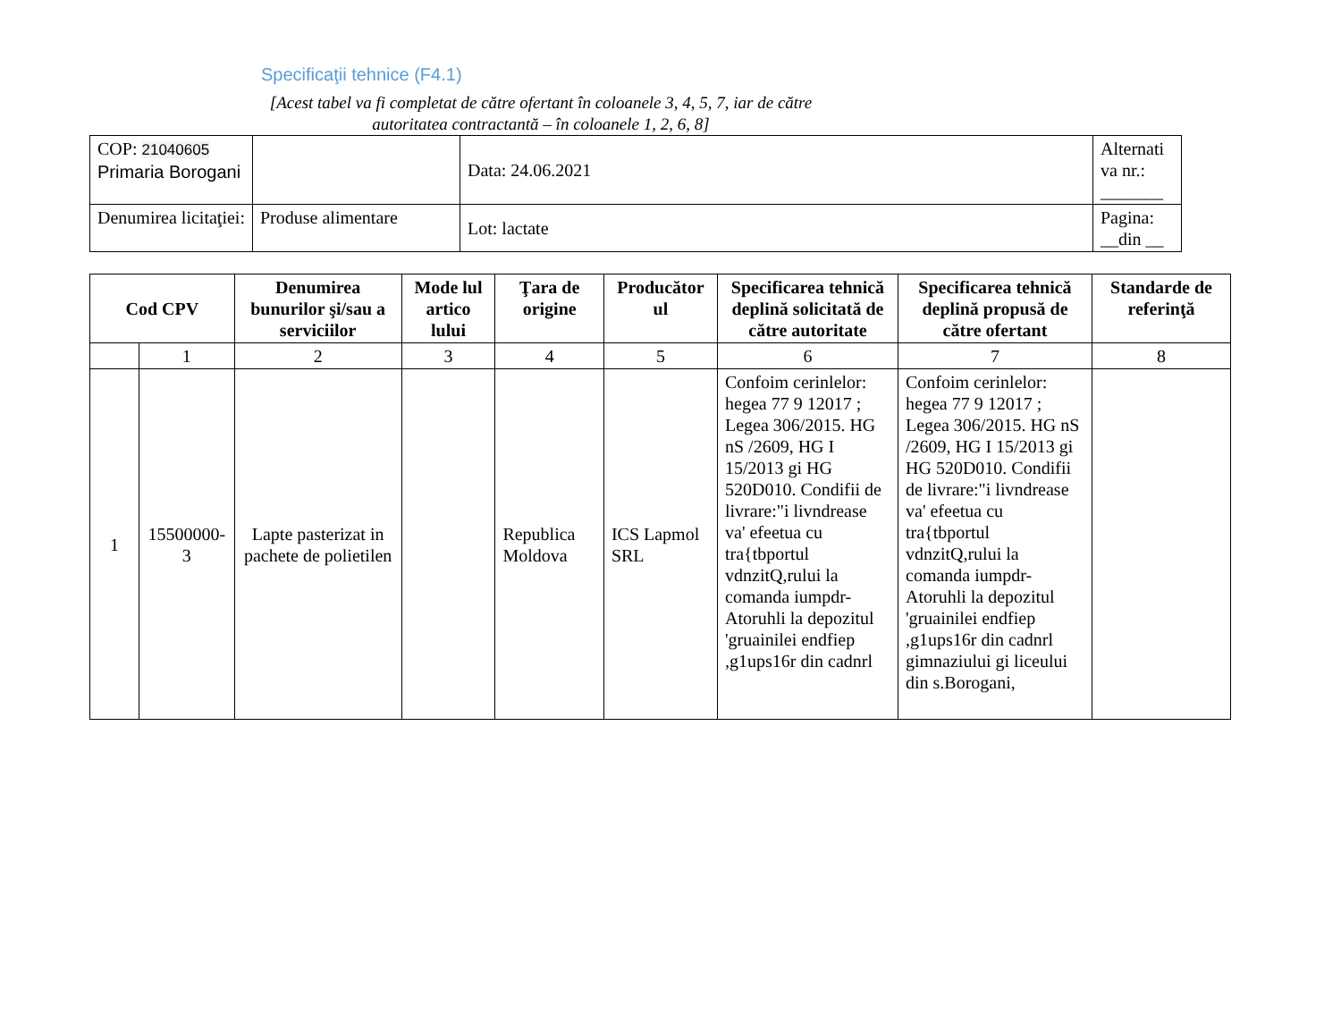Specificaţii tehnice (F4.1)
[Acest tabel va fi completat de către ofertant în coloanele 3, 4, 5, 7, iar de către autoritatea contractantă – în coloanele 1, 2, 6, 8]
| COP: 21040605 Primaria Borogani | | Data: 24.06.2021 | Alternati va nr.: _______ |
| Denumirea licitaţiei: | Produse alimentare | Lot: lactate | Pagina: __din __ |
| Cod CPV | | Denumirea bunurilor şi/sau a serviciilor | Mode lul artico lului | Ţara de origine | Producător ul | Specificarea tehnică deplină solicitată de către autoritate | Specificarea tehnică deplină propusă de către ofertant | Standarde de referinţă |
| --- | --- | --- | --- | --- | --- | --- | --- | --- |
| | 1 | 2 | 3 | 4 | 5 | 6 | 7 | 8 |
| 1 | 15500000-3 | Lapte pasterizat in pachete de polietilen | | Republica Moldova | ICS Lapmol SRL | Confoim cerinlelor: hegea 77 9 12017 ; Legea 306/2015. HG nS /2609, HG I 15/2013 gi HG 520D010. Condifii de livrare:"i livndrease va' efeetua cu tra{tbportul vdnzitQ,rului la comanda iumpdr- Atoruhli la depozitul 'gruainilei endfiep ,g1ups16r din cadnrl | Confoim cerinlelor: hegea 77 9 12017 ; Legea 306/2015. HG nS /2609, HG I 15/2013 gi HG 520D010. Condifii de livrare:"i livndrease va' efeetua cu tra{tbportul vdnzitQ,rului la comanda iumpdr- Atoruhli la depozitul 'gruainilei endfiep ,g1ups16r din cadnrl gimnaziului gi liceului din s.Borogani, | |